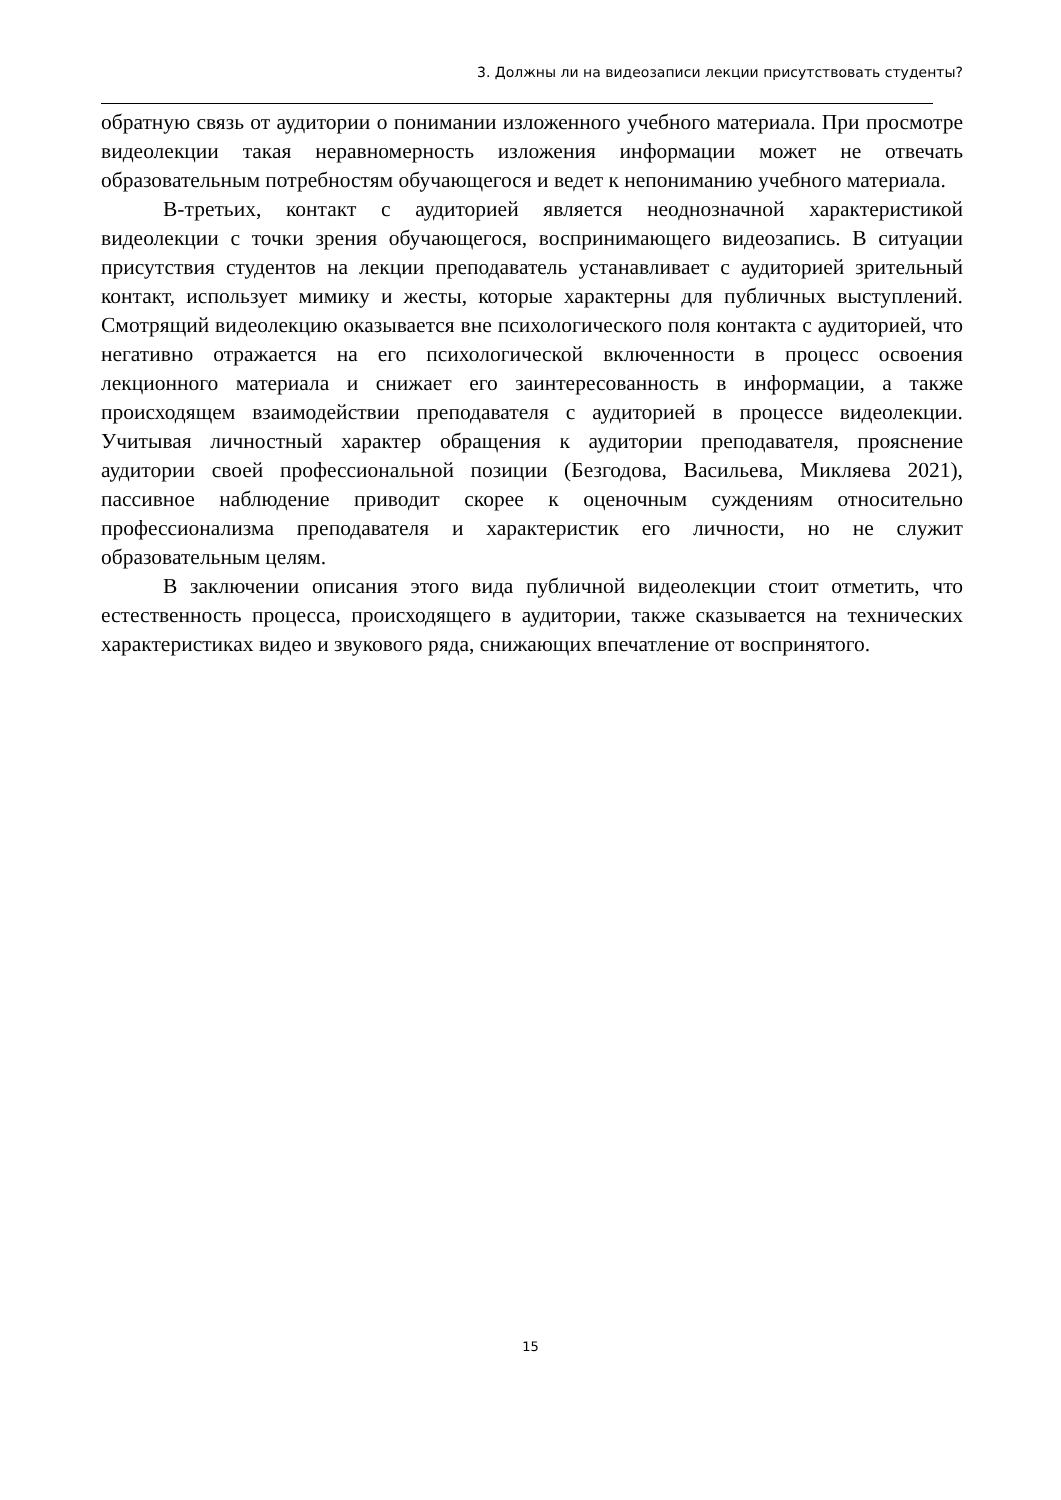3. Должны ли на видеозаписи лекции присутствовать студенты?
обратную связь от аудитории о понимании изложенного учебного материала. При просмотре видеолекции такая неравномерность изложения информации может не отвечать образовательным потребностям обучающегося и ведет к непониманию учебного материала.
В-третьих, контакт с аудиторией является неоднозначной характеристикой видеолекции с точки зрения обучающегося, воспринимающего видеозапись. В ситуации присутствия студентов на лекции преподаватель устанавливает с аудиторией зрительный контакт, использует мимику и жесты, которые характерны для публичных выступлений. Смотрящий видеолекцию оказывается вне психологического поля контакта с аудиторией, что негативно отражается на его психологической включенности в процесс освоения лекционного материала и снижает его заинтересованность в информации, а также происходящем взаимодействии преподавателя с аудиторией в процессе видеолекции. Учитывая личностный характер обращения к аудитории преподавателя, прояснение аудитории своей профессиональной позиции (Безгодова, Васильева, Микляева 2021), пассивное наблюдение приводит скорее к оценочным суждениям относительно профессионализма преподавателя и характеристик его личности, но не служит образовательным целям.
В заключении описания этого вида публичной видеолекции стоит отметить, что естественность процесса, происходящего в аудитории, также сказывается на технических характеристиках видео и звукового ряда, снижающих впечатление от воспринятого.
15